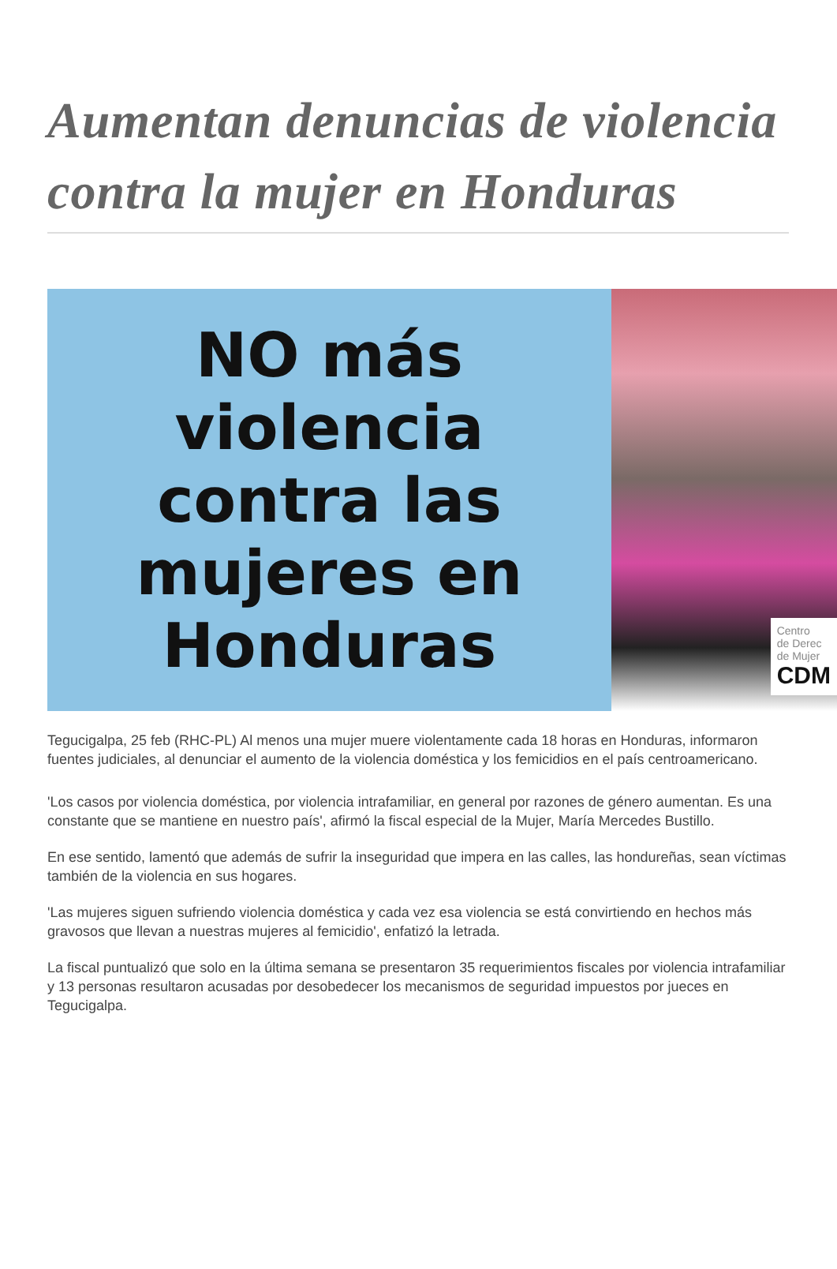Aumentan denuncias de violencia contra la mujer en Honduras
NO más
violencia
contra las
mujeres en
Honduras
Centro
de Derec
de Mujer
CDM
Tegucigalpa, 25 feb (RHC-PL) Al menos una mujer muere violentamente cada 18 horas en Honduras, informaron fuentes judiciales, al denunciar el aumento de la violencia doméstica y los femicidios en el país centroamericano.
'Los casos por violencia doméstica, por violencia intrafamiliar, en general por razones de género aumentan. Es una constante que se mantiene en nuestro país', afirmó la fiscal especial de la Mujer, María Mercedes Bustillo.
En ese sentido, lamentó que además de sufrir la inseguridad que impera en las calles, las hondureñas, sean víctimas también de la violencia en sus hogares.
'Las mujeres siguen sufriendo violencia doméstica y cada vez esa violencia se está convirtiendo en hechos más gravosos que llevan a nuestras mujeres al femicidio', enfatizó la letrada.
La fiscal puntualizó que solo en la última semana se presentaron 35 requerimientos fiscales por violencia intrafamiliar y 13 personas resultaron acusadas por desobedecer los mecanismos de seguridad impuestos por jueces en Tegucigalpa.